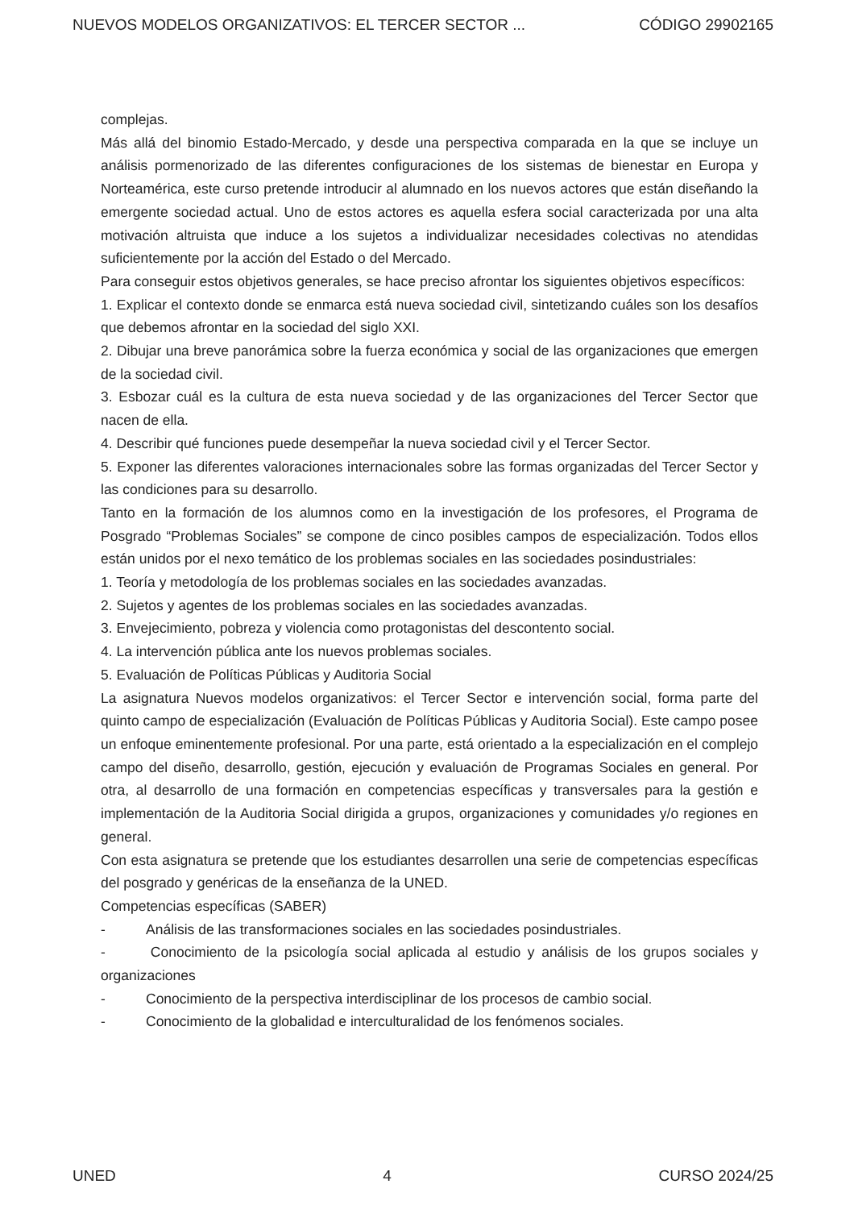NUEVOS MODELOS ORGANIZATIVOS: EL TERCER SECTOR ... CÓDIGO 29902165
complejas.
Más allá del binomio Estado-Mercado, y desde una perspectiva comparada en la que se incluye un análisis pormenorizado de las diferentes configuraciones de los sistemas de bienestar en Europa y Norteamérica, este curso pretende introducir al alumnado en los nuevos actores que están diseñando la emergente sociedad actual. Uno de estos actores es aquella esfera social caracterizada por una alta motivación altruista que induce a los sujetos a individualizar necesidades colectivas no atendidas suficientemente por la acción del Estado o del Mercado.
Para conseguir estos objetivos generales, se hace preciso afrontar los siguientes objetivos específicos:
1. Explicar el contexto donde se enmarca está nueva sociedad civil, sintetizando cuáles son los desafíos que debemos afrontar en la sociedad del siglo XXI.
2. Dibujar una breve panorámica sobre la fuerza económica y social de las organizaciones que emergen de la sociedad civil.
3. Esbozar cuál es la cultura de esta nueva sociedad y de las organizaciones del Tercer Sector que nacen de ella.
4. Describir qué funciones puede desempeñar la nueva sociedad civil y el Tercer Sector.
5. Exponer las diferentes valoraciones internacionales sobre las formas organizadas del Tercer Sector y las condiciones para su desarrollo.
Tanto en la formación de los alumnos como en la investigación de los profesores, el Programa de Posgrado “Problemas Sociales” se compone de cinco posibles campos de especialización. Todos ellos están unidos por el nexo temático de los problemas sociales en las sociedades posindustriales:
1. Teoría y metodología de los problemas sociales en las sociedades avanzadas.
2. Sujetos y agentes de los problemas sociales en las sociedades avanzadas.
3. Envejecimiento, pobreza y violencia como protagonistas del descontento social.
4. La intervención pública ante los nuevos problemas sociales.
5. Evaluación de Políticas Públicas y Auditoria Social
La asignatura Nuevos modelos organizativos: el Tercer Sector e intervención social, forma parte del quinto campo de especialización (Evaluación de Políticas Públicas y Auditoria Social). Este campo posee un enfoque eminentemente profesional. Por una parte, está orientado a la especialización en el complejo campo del diseño, desarrollo, gestión, ejecución y evaluación de Programas Sociales en general. Por otra, al desarrollo de una formación en competencias específicas y transversales para la gestión e implementación de la Auditoria Social dirigida a grupos, organizaciones y comunidades y/o regiones en general.
Con esta asignatura se pretende que los estudiantes desarrollen una serie de competencias específicas del posgrado y genéricas de la enseñanza de la UNED.
Competencias específicas (SABER)
- Análisis de las transformaciones sociales en las sociedades posindustriales.
- Conocimiento de la psicología social aplicada al estudio y análisis de los grupos sociales y organizaciones
- Conocimiento de la perspectiva interdisciplinar de los procesos de cambio social.
- Conocimiento de la globalidad e interculturalidad de los fenómenos sociales.
UNED 4 CURSO 2024/25